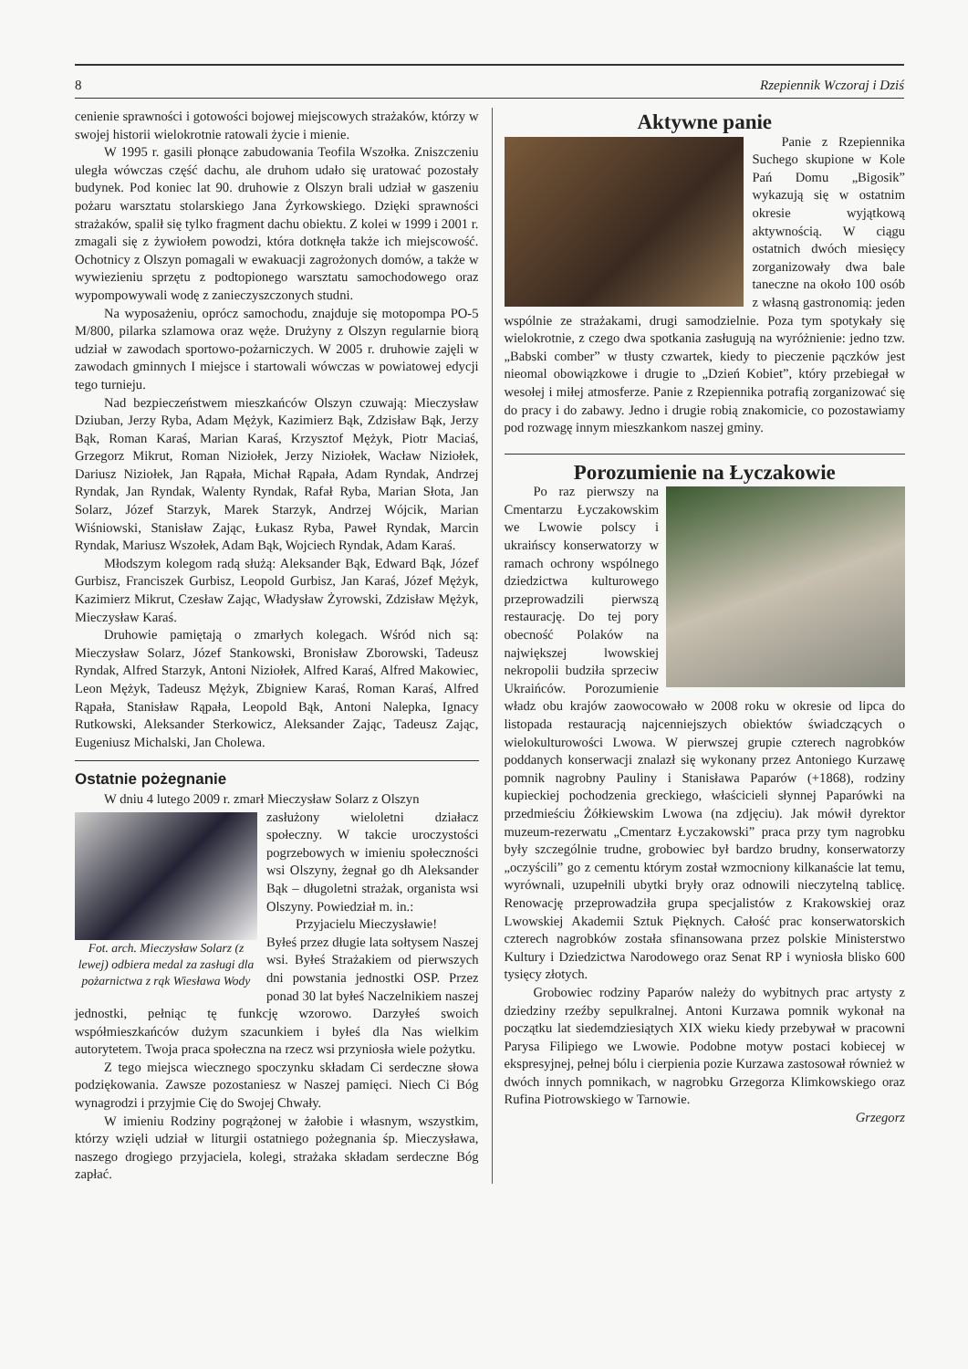8 Rzepiennik Wczoraj i Dziś
cenienie sprawności i gotowości bojowej miejscowych strażaków, którzy w swojej historii wielokrotnie ratowali życie i mienie.
W 1995 r. gasili płonące zabudowania Teofila Wszołka. Zniszczeniu uległa wówczas część dachu, ale druhom udało się uratować pozostały budynek. Pod koniec lat 90. druhowie z Olszyn brali udział w gaszeniu pożaru warsztatu stolarskiego Jana Żyrkowskiego. Dzięki sprawności strażaków, spalił się tylko fragment dachu obiektu. Z kolei w 1999 i 2001 r. zmagali się z żywiołem powodzi, która dotknęła także ich miejscowość. Ochotnicy z Olszyn pomagali w ewakuacji zagrożonych domów, a także w wywiezieniu sprzętu z podtopionego warsztatu samochodowego oraz wypompowywali wodę z zanieczyszczonych studni.
Na wyposażeniu, oprócz samochodu, znajduje się motopompa PO-5 M/800, pilarka szlamowa oraz węże. Drużyny z Olszyn regularnie biorą udział w zawodach sportowo-pożarniczych. W 2005 r. druhowie zajęli w zawodach gminnych I miejsce i startowali wówczas w powiatowej edycji tego turnieju.
Nad bezpieczeństwem mieszkańców Olszyn czuwają: Mieczysław Dziuban, Jerzy Ryba, Adam Mężyk, Kazimierz Bąk, Zdzisław Bąk, Jerzy Bąk, Roman Karaś, Marian Karaś, Krzysztof Mężyk, Piotr Maciaś, Grzegorz Mikrut, Roman Niziołek, Jerzy Niziołek, Wacław Niziołek, Dariusz Niziołek, Jan Rąpała, Michał Rąpała, Adam Ryndak, Andrzej Ryndak, Jan Ryndak, Walenty Ryndak, Rafał Ryba, Marian Słota, Jan Solarz, Józef Starzyk, Marek Starzyk, Andrzej Wójcik, Marian Wiśniowski, Stanisław Zając, Łukasz Ryba, Paweł Ryndak, Marcin Ryndak, Mariusz Wszołek, Adam Bąk, Wojciech Ryndak, Adam Karaś.
Młodszym kolegom radą służą: Aleksander Bąk, Edward Bąk, Józef Gurbisz, Franciszek Gurbisz, Leopold Gurbisz, Jan Karaś, Józef Mężyk, Kazimierz Mikrut, Czesław Zając, Władysław Żyrowski, Zdzisław Mężyk, Mieczysław Karaś.
Druhowie pamiętają o zmarłych kolegach. Wśród nich są: Mieczysław Solarz, Józef Stankowski, Bronisław Zborowski, Tadeusz Ryndak, Alfred Starzyk, Antoni Niziołek, Alfred Karaś, Alfred Makowiec, Leon Mężyk, Tadeusz Mężyk, Zbigniew Karaś, Roman Karaś, Alfred Rąpała, Stanisław Rąpała, Leopold Bąk, Antoni Nalepka, Ignacy Rutkowski, Aleksander Sterkowicz, Aleksander Zając, Tadeusz Zając, Eugeniusz Michalski, Jan Cholewa.
Ostatnie pożegnanie
W dniu 4 lutego 2009 r. zmarł Mieczysław Solarz z Olszyn
Fot. arch. Mieczysław Solarz (z lewej) odbiera medal za zasługi dla pożarnictwa z rąk Wiesława Wody
zasłużony wieloletni działacz społeczny. W takcie uroczystości pogrzebowych w imieniu społeczności wsi Olszyny, żegnał go dh Aleksander Bąk – długoletni strażak, organista wsi Olszyny. Powiedział m. in.:
Przyjacielu Mieczysławie!
Byłeś przez długie lata sołtysem Naszej wsi. Byłeś Strażakiem od pierwszych dni powstania jednostki OSP. Przez ponad 30 lat byłeś Naczelnikiem naszej jednostki, pełniąc tę funkcję wzorowo. Darzyłeś swoich współmieszkańców dużym szacunkiem i byłeś dla Nas wielkim autorytetem. Twoja praca społeczna na rzecz wsi przyniosła wiele pożytku.
Z tego miejsca wiecznego spoczynku składam Ci serdeczne słowa podziękowania. Zawsze pozostaniesz w Naszej pamięci. Niech Ci Bóg wynagrodzi i przyjmie Cię do Swojej Chwały.
W imieniu Rodziny pogrążonej w żałobie i własnym, wszystkim, którzy wzięli udział w liturgii ostatniego pożegnania śp. Mieczysława, naszego drogiego przyjaciela, kolegi, strażaka składam serdeczne Bóg zapłać.
Aktywne panie
Panie z Rzepiennika Suchego skupione w Kole Pań Domu „Bigosik” wykazują się w ostatnim okresie wyjątkową aktywnością. W ciągu ostatnich dwóch miesięcy zorganizowały dwa bale taneczne na około 100 osób z własną gastronomią: jeden wspólnie ze strażakami, drugi samodzielnie. Poza tym spotykały się wielokrotnie, z czego dwa spotkania zasługują na wyróżnienie: jedno tzw. „Babski comber” w tłusty czwartek, kiedy to pieczenie pączków jest nieomal obowiązkowe i drugie to „Dzień Kobiet”, który przebiegał w wesołej i miłej atmosferze. Panie z Rzepiennika potrafią zorganizować się do pracy i do zabawy. Jedno i drugie robią znakomicie, co pozostawiamy pod rozwagę innym mieszkankom naszej gminy.
Porozumienie na Łyczakowie
Po raz pierwszy na Cmentarzu Łyczakowskim we Lwowie polscy i ukraińscy konserwatorzy w ramach ochrony wspólnego dziedzictwa kulturowego przeprowadzili pierwszą restaurację. Do tej pory obecność Polaków na największej lwowskiej nekropolii budziła sprzeciw Ukraińców. Porozumienie władz obu krajów zaowocowało w 2008 roku w okresie od lipca do listopada restauracją najcenniejszych obiektów świadczących o wielokulturowości Lwowa. W pierwszej grupie czterech nagrobków poddanych konserwacji znalazł się wykonany przez Antoniego Kurzawę pomnik nagrobny Pauliny i Stanisława Paparów (+1868), rodziny kupieckiej pochodzenia greckiego, właścicieli słynnej Paparówki na przedmieściu Żółkiewskim Lwowa (na zdjęciu). Jak mówił dyrektor muzeum-rezerwatu „Cmentarz Łyczakowski” praca przy tym nagrobku były szczególnie trudne, grobowiec był bardzo brudny, konserwatorzy „oczyścili” go z cementu którym został wzmocniony kilkanaście lat temu, wyrównali, uzupełnili ubytki bryły oraz odnowili nieczytelną tablicę. Renowację przeprowadziła grupa specjalistów z Krakowskiej oraz Lwowskiej Akademii Sztuk Pięknych. Całość prac konserwatorskich czterech nagrobków została sfinansowana przez polskie Ministerstwo Kultury i Dziedzictwa Narodowego oraz Senat RP i wyniosła blisko 600 tysięcy złotych.
Grobowiec rodziny Paparów należy do wybitnych prac artysty z dziedziny rzeźby sepulkralnej. Antoni Kurzawa pomnik wykonał na początku lat siedemdziesiątych XIX wieku kiedy przebywał w pracowni Parysa Filipiego we Lwowie. Podobne motyw postaci kobiecej w ekspresyjnej, pełnej bólu i cierpienia pozie Kurzawa zastosował również w dwóch innych pomnikach, w nagrobku Grzegorza Klimkowskiego oraz Rufina Piotrowskiego w Tarnowie.
Grzegorz